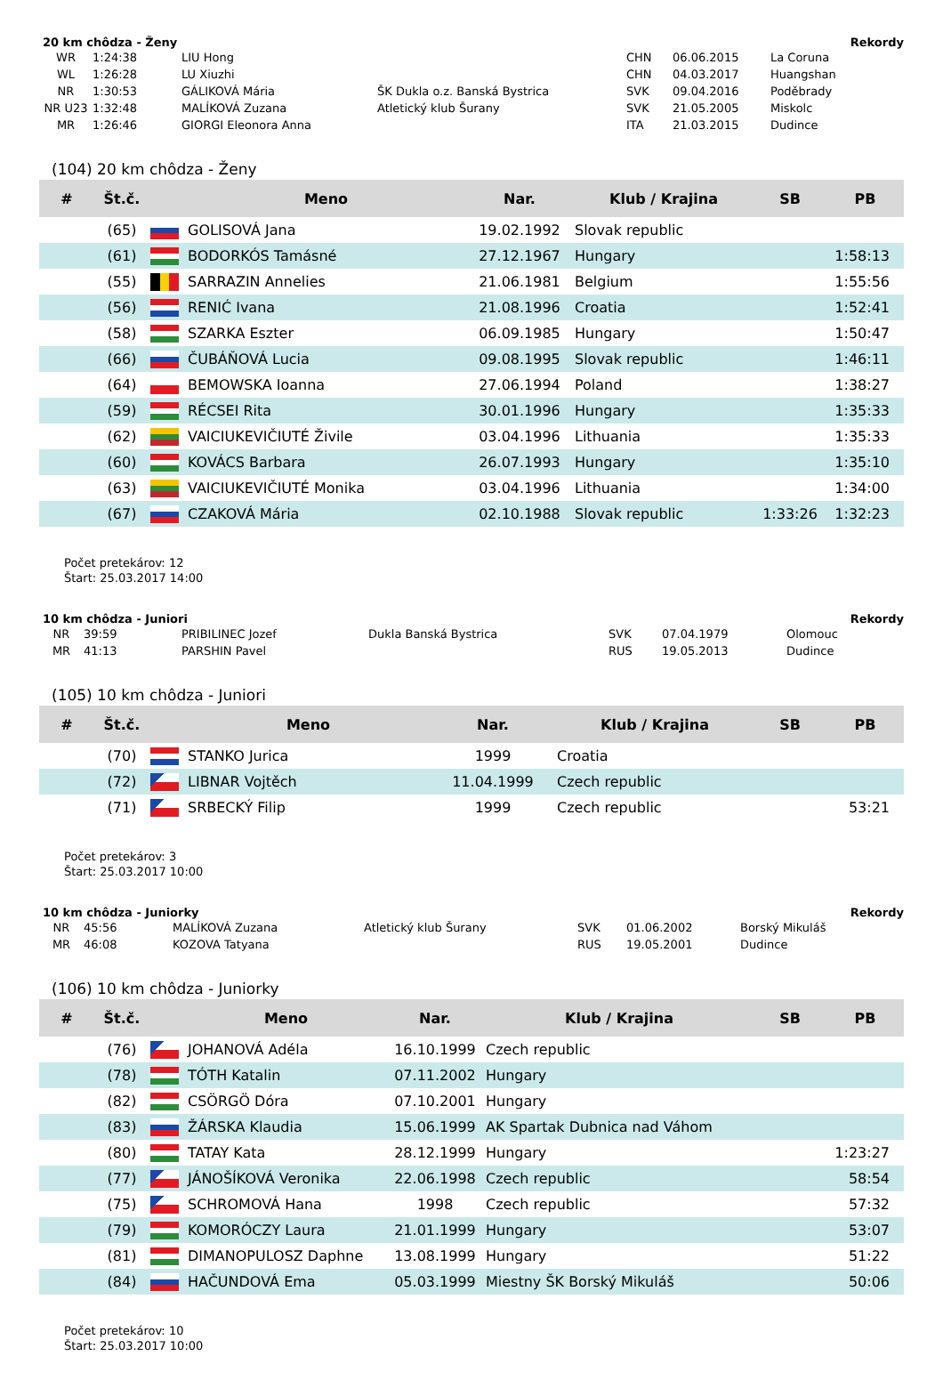20 km chôdza - Ženy Rekordy
| WR | 1:24:38 | LIU Hong | | CHN | 06.06.2015 | La Coruna |
| WL | 1:26:28 | LU Xiuzhi | | CHN | 04.03.2017 | Huangshan |
| NR | 1:30:53 | GÁLIKOVÁ Mária | ŠK Dukla o.z. Banská Bystrica | SVK | 09.04.2016 | Poděbrady |
| NR U23 | 1:32:48 | MALÍKOVÁ Zuzana | Atletický klub Šurany | SVK | 21.05.2005 | Miskolc |
| MR | 1:26:46 | GIORGI Eleonora Anna | | ITA | 21.03.2015 | Dudince |
(104) 20 km chôdza - Ženy
| # | Št.č. | | Meno | Nar. | Klub / Krajina | SB | PB |
| --- | --- | --- | --- | --- | --- | --- | --- |
| | (65) | | GOLISOVÁ Jana | 19.02.1992 | Slovak republic | | |
| | (61) | | BODORKÓS Tamásné | 27.12.1967 | Hungary | | 1:58:13 |
| | (55) | | SARRAZIN Annelies | 21.06.1981 | Belgium | | 1:55:56 |
| | (56) | | RENIĆ Ivana | 21.08.1996 | Croatia | | 1:52:41 |
| | (58) | | SZARKA Eszter | 06.09.1985 | Hungary | | 1:50:47 |
| | (66) | | ČUBÁŇOVÁ Lucia | 09.08.1995 | Slovak republic | | 1:46:11 |
| | (64) | | BEMOWSKA Ioanna | 27.06.1994 | Poland | | 1:38:27 |
| | (59) | | RÉCSEI Rita | 30.01.1996 | Hungary | | 1:35:33 |
| | (62) | | VAICIUKEVIČIUTÉ Živile | 03.04.1996 | Lithuania | | 1:35:33 |
| | (60) | | KOVÁCS Barbara | 26.07.1993 | Hungary | | 1:35:10 |
| | (63) | | VAICIUKEVIČIUTÉ Monika | 03.04.1996 | Lithuania | | 1:34:00 |
| | (67) | | CZAKOVÁ Mária | 02.10.1988 | Slovak republic | 1:33:26 | 1:32:23 |
Počet pretekárov: 12
Štart: 25.03.2017 14:00
10 km chôdza - Juniori Rekordy
| NR | 39:59 | PRIBILINEC Jozef | Dukla Banská Bystrica | SVK | 07.04.1979 | Olomouc |
| MR | 41:13 | PARSHIN Pavel | | RUS | 19.05.2013 | Dudince |
(105) 10 km chôdza - Juniori
| # | Št.č. | | Meno | Nar. | Klub / Krajina | SB | PB |
| --- | --- | --- | --- | --- | --- | --- | --- |
| | (70) | | STANKO Jurica | 1999 | Croatia | | |
| | (72) | | LIBNAR Vojtěch | 11.04.1999 | Czech republic | | |
| | (71) | | SRBECKÝ Filip | 1999 | Czech republic | | 53:21 |
Počet pretekárov: 3
Štart: 25.03.2017 10:00
10 km chôdza - Juniorky Rekordy
| NR | 45:56 | MALÍKOVÁ Zuzana | Atletický klub Šurany | SVK | 01.06.2002 | Borský Mikuláš |
| MR | 46:08 | KOZOVA Tatyana | | RUS | 19.05.2001 | Dudince |
(106) 10 km chôdza - Juniorky
| # | Št.č. | | Meno | Nar. | Klub / Krajina | SB | PB |
| --- | --- | --- | --- | --- | --- | --- | --- |
| | (76) | | JOHANOVÁ Adéla | 16.10.1999 | Czech republic | | |
| | (78) | | TÓTH Katalin | 07.11.2002 | Hungary | | |
| | (82) | | CSÖRGÖ Dóra | 07.10.2001 | Hungary | | |
| | (83) | | ŽÁRSKA Klaudia | 15.06.1999 | AK Spartak Dubnica nad Váhom | | |
| | (80) | | TATAY Kata | 28.12.1999 | Hungary | | 1:23:27 |
| | (77) | | JÁNOŠÍKOVÁ Veronika | 22.06.1998 | Czech republic | | 58:54 |
| | (75) | | SCHROMOVÁ Hana | 1998 | Czech republic | | 57:32 |
| | (79) | | KOMORÓCZY Laura | 21.01.1999 | Hungary | | 53:07 |
| | (81) | | DIMANOPULOSZ Daphne | 13.08.1999 | Hungary | | 51:22 |
| | (84) | | HAČUNDOVÁ Ema | 05.03.1999 | Miestny ŠK Borský Mikuláš | | 50:06 |
Počet pretekárov: 10
Štart: 25.03.2017 10:00